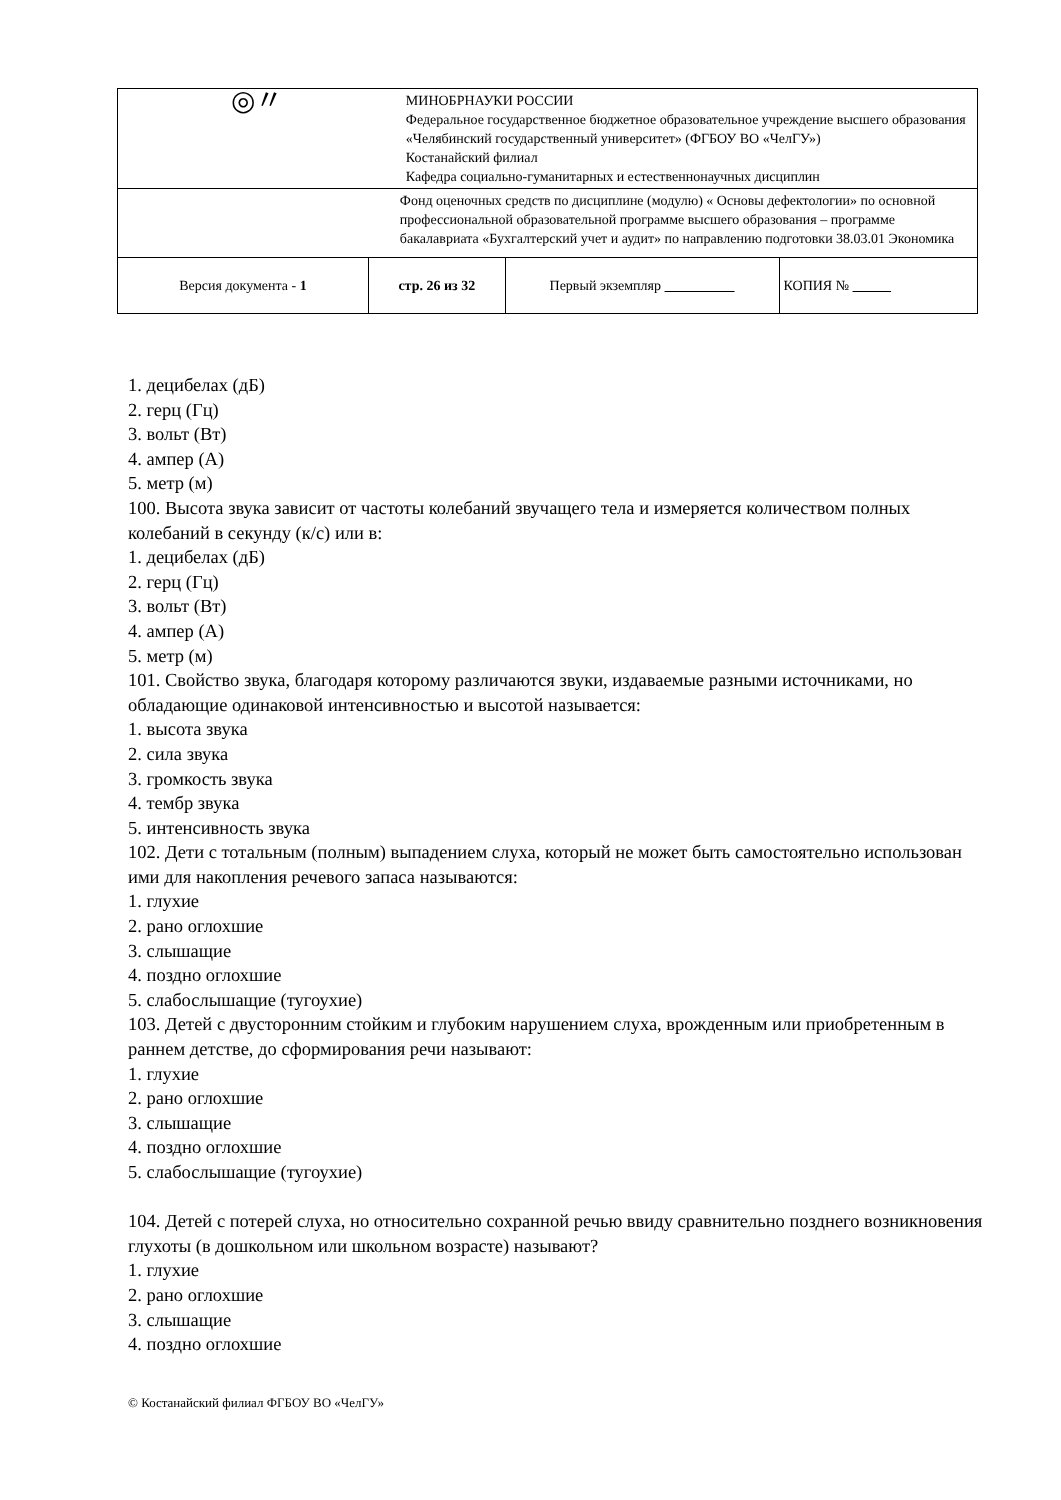| ◎〃 | | МИНОБРНАУКИ РОССИИ Федеральное государственное бюджетное образовательное учреждение высшего образования «Челябинский государственный университет» (ФГБОУ ВО «ЧелГУ») Костанайский филиал Кафедра социально-гуманитарных и естественнонаучных дисциплин | | |
| | | Фонд оценочных средств по дисциплине (модулю) « Основы дефектологии» по основной профессиональной образовательной программе высшего образования – программе бакалавриата «Бухгалтерский учет и аудит» по направлению подготовки 38.03.01 Экономика | | |
| Версия документа - 1 | стр. 26 из 32 | | Первый экземпляр | КОПИЯ № |
1. децибелах (дБ)
2. герц (Гц)
3. вольт (Вт)
4. ампер (А)
5. метр (м)
100. Высота звука зависит от частоты колебаний звучащего тела и измеряется количеством полных колебаний в секунду (к/с) или в:
1. децибелах (дБ)
2. герц (Гц)
3. вольт (Вт)
4. ампер (А)
5. метр (м)
101. Свойство звука, благодаря которому различаются звуки, издаваемые разными источниками, но обладающие одинаковой интенсивностью и высотой называется:
1. высота звука
2. сила звука
3. громкость звука
4. тембр звука
5. интенсивность звука
102. Дети с тотальным (полным) выпадением слуха, который не может быть самостоятельно использован ими для накопления речевого запаса называются:
1. глухие
2. рано оглохшие
3. слышащие
4. поздно оглохшие
5. слабослышащие (тугоухие)
103. Детей с двусторонним стойким и глубоким нарушением слуха, врожденным или приобретенным в раннем детстве, до сформирования речи называют:
1. глухие
2. рано оглохшие
3. слышащие
4. поздно оглохшие
5. слабослышащие (тугоухие)
104. Детей с потерей слуха, но относительно сохранной речью ввиду сравнительно позднего возникновения глухоты (в дошкольном или школьном возрасте) называют?
1. глухие
2. рано оглохшие
3. слышащие
4. поздно оглохшие
© Костанайский филиал ФГБОУ ВО «ЧелГУ»